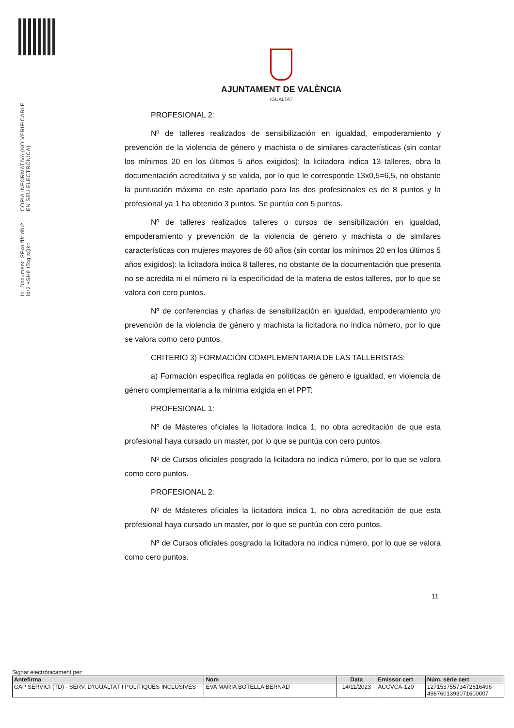Id. Document: SFxo fffr dfu2 lpr2 +SH9 tTcg sQk=
CÒPIA INFORMATIVA (NO VERIFICABLE EN SEU ELECTRÒNICA)
AJUNTAMENT DE VALÈNCIA
IGUALTAT
PROFESIONAL 2:
Nº de talleres realizados de sensibilización en igualdad, empoderamiento y prevención de la violencia de género y machista o de similares características (sin contar los mínimos 20 en los últimos 5 años exigidos): la licitadora indica 13 talleres, obra la documentación acreditativa y se valida, por lo que le corresponde 13x0,5=6,5, no obstante la puntuación máxima en este apartado para las dos profesionales es de 8 puntos y la profesional ya 1 ha obtenido 3 puntos. Se puntúa con 5 puntos.
Nº de talleres realizados talleres o cursos de sensibilización en igualdad, empoderamiento y prevención de la violencia de género y machista o de similares características con mujeres mayores de 60 años (sin contar los mínimos 20 en los últimos 5 años exigidos): la licitadora indica 8 talleres, no obstante de la documentación que presenta no se acredita ni el número ni la especificidad de la materia de estos talleres, por lo que se valora con cero puntos.
Nº de conferencias y charlas de sensibilización en igualdad, empoderamiento y/o prevención de la violencia de género y machista la licitadora no indica número, por lo que se valora como cero puntos.
CRITERIO 3) FORMACIÓN COMPLEMENTARIA DE LAS TALLERISTAS:
a) Formación específica reglada en políticas de género e igualdad, en violencia de género complementaria a la mínima exigida en el PPT:
PROFESIONAL 1:
Nº de Másteres oficiales la licitadora indica 1, no obra acreditación de que esta profesional haya cursado un master, por lo que se puntúa con cero puntos.
Nº de Cursos oficiales posgrado la licitadora no indica número, por lo que se valora como cero puntos.
PROFESIONAL 2:
Nº de Másteres oficiales la licitadora indica 1, no obra acreditación de que esta profesional haya cursado un master, por lo que se puntúa con cero puntos.
Nº de Cursos oficiales posgrado la licitadora no indica número, por lo que se valora como cero puntos.
11
Signat electrònicament per:
| Antefirma | Nom | Data | Emissor cert | Núm. sèrie cert |
| --- | --- | --- | --- | --- |
| CAP SERVICI (TD) - SERV. D'IGUALTAT I POLITIQUES INCLUSIVES | EVA MARIA BOTELLA BERNAD | 14/11/2023 | ACCVCA-120 | 12715375573472616496 4987601393071600007 |